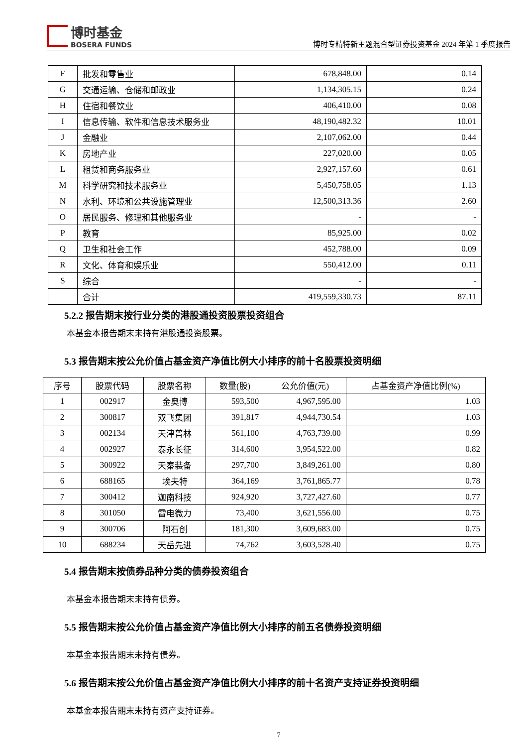博时基金
BOSERA FUNDS
博时专精特新主题混合型证券投资基金 2024 年第 1 季度报告
| F | 批发和零售业 | 678,848.00 | 0.14 |
| G | 交通运输、仓储和邮政业 | 1,134,305.15 | 0.24 |
| H | 住宿和餐饮业 | 406,410.00 | 0.08 |
| I | 信息传输、软件和信息技术服务业 | 48,190,482.32 | 10.01 |
| J | 金融业 | 2,107,062.00 | 0.44 |
| K | 房地产业 | 227,020.00 | 0.05 |
| L | 租赁和商务服务业 | 2,927,157.60 | 0.61 |
| M | 科学研究和技术服务业 | 5,450,758.05 | 1.13 |
| N | 水利、环境和公共设施管理业 | 12,500,313.36 | 2.60 |
| O | 居民服务、修理和其他服务业 | - | - |
| P | 教育 | 85,925.00 | 0.02 |
| Q | 卫生和社会工作 | 452,788.00 | 0.09 |
| R | 文化、体育和娱乐业 | 550,412.00 | 0.11 |
| S | 综合 | - | - |
| | 合计 | 419,559,330.73 | 87.11 |
5.2.2 报告期末按行业分类的港股通投资股票投资组合
本基金本报告期末未持有港股通投资股票。
5.3 报告期末按公允价值占基金资产净值比例大小排序的前十名股票投资明细
| 序号 | 股票代码 | 股票名称 | 数量(股) | 公允价值(元) | 占基金资产净值比例(%) |
| --- | --- | --- | --- | --- | --- |
| 1 | 002917 | 金奥博 | 593,500 | 4,967,595.00 | 1.03 |
| 2 | 300817 | 双飞集团 | 391,817 | 4,944,730.54 | 1.03 |
| 3 | 002134 | 天津普林 | 561,100 | 4,763,739.00 | 0.99 |
| 4 | 002927 | 泰永长征 | 314,600 | 3,954,522.00 | 0.82 |
| 5 | 300922 | 天秦装备 | 297,700 | 3,849,261.00 | 0.80 |
| 6 | 688165 | 埃夫特 | 364,169 | 3,761,865.77 | 0.78 |
| 7 | 300412 | 迦南科技 | 924,920 | 3,727,427.60 | 0.77 |
| 8 | 301050 | 雷电微力 | 73,400 | 3,621,556.00 | 0.75 |
| 9 | 300706 | 阿石创 | 181,300 | 3,609,683.00 | 0.75 |
| 10 | 688234 | 天岳先进 | 74,762 | 3,603,528.40 | 0.75 |
5.4 报告期末按债券品种分类的债券投资组合
本基金本报告期末未持有债券。
5.5 报告期末按公允价值占基金资产净值比例大小排序的前五名债券投资明细
本基金本报告期末未持有债券。
5.6 报告期末按公允价值占基金资产净值比例大小排序的前十名资产支持证券投资明细
本基金本报告期末未持有资产支持证券。
7